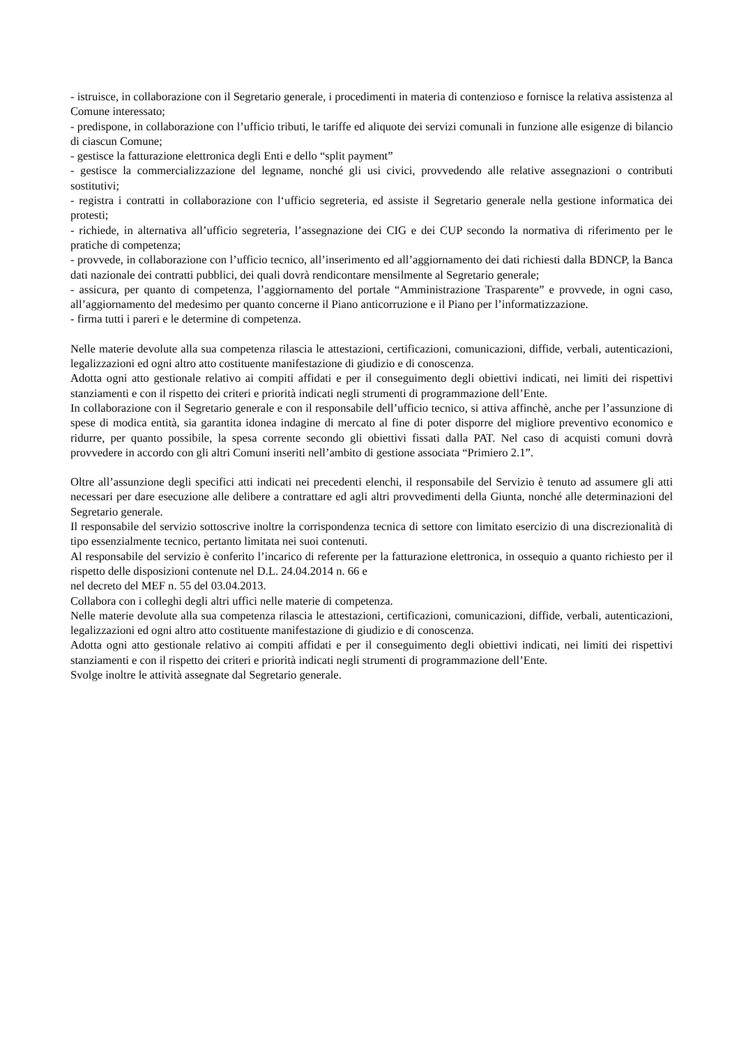- istruisce, in collaborazione con il Segretario generale, i procedimenti in materia di contenzioso e fornisce la relativa assistenza al Comune interessato;
- predispone, in collaborazione con l’ufficio tributi, le tariffe ed aliquote dei servizi comunali in funzione alle esigenze di bilancio di ciascun Comune;
- gestisce la fatturazione elettronica degli Enti e dello “split payment”
- gestisce la commercializzazione del legname, nonché gli usi civici, provvedendo alle relative assegnazioni o contributi sostitutivi;
- registra i contratti in collaborazione con l‘ufficio segreteria, ed assiste il Segretario generale nella gestione informatica dei protesti;
- richiede, in alternativa all’ufficio segreteria, l’assegnazione dei CIG e dei CUP secondo la normativa di riferimento per le pratiche di competenza;
- provvede, in collaborazione con l’ufficio tecnico, all’inserimento ed all’aggiornamento dei dati richiesti dalla BDNCP, la Banca dati nazionale dei contratti pubblici, dei quali dovrà rendicontare mensilmente al Segretario generale;
- assicura, per quanto di competenza, l’aggiornamento del portale “Amministrazione Trasparente” e provvede, in ogni caso, all’aggiornamento del medesimo per quanto concerne il Piano anticorruzione e il Piano per l’informatizzazione.
- firma tutti i pareri e le determine di competenza.
Nelle materie devolute alla sua competenza rilascia le attestazioni, certificazioni, comunicazioni, diffide, verbali, autenticazioni, legalizzazioni ed ogni altro atto costituente manifestazione di giudizio e di conoscenza.
Adotta ogni atto gestionale relativo ai compiti affidati e per il conseguimento degli obiettivi indicati, nei limiti dei rispettivi stanziamenti e con il rispetto dei criteri e priorità indicati negli strumenti di programmazione dell’Ente.
In collaborazione con il Segretario generale e con il responsabile dell’ufficio tecnico, si attiva affinchè, anche per l’assunzione di spese di modica entità, sia garantita idonea indagine di mercato al fine di poter disporre del migliore preventivo economico e ridurre, per quanto possibile, la spesa corrente secondo gli obiettivi fissati dalla PAT. Nel caso di acquisti comuni dovrà provvedere in accordo con gli altri Comuni inseriti nell’ambito di gestione associata “Primiero 2.1”.
Oltre all’assunzione degli specifici atti indicati nei precedenti elenchi, il responsabile del Servizio è tenuto ad assumere gli atti necessari per dare esecuzione alle delibere a contrattare ed agli altri provvedimenti della Giunta, nonché alle determinazioni del Segretario generale.
Il responsabile del servizio sottoscrive inoltre la corrispondenza tecnica di settore con limitato esercizio di una discrezionalità di tipo essenzialmente tecnico, pertanto limitata nei suoi contenuti.
Al responsabile del servizio è conferito l’incarico di referente per la fatturazione elettronica, in ossequio a quanto richiesto per il rispetto delle disposizioni contenute nel D.L. 24.04.2014 n. 66 e
nel decreto del MEF n. 55 del 03.04.2013.
Collabora con i colleghi degli altri uffici nelle materie di competenza.
Nelle materie devolute alla sua competenza rilascia le attestazioni, certificazioni, comunicazioni, diffide, verbali, autenticazioni, legalizzazioni ed ogni altro atto costituente manifestazione di giudizio e di conoscenza.
Adotta ogni atto gestionale relativo ai compiti affidati e per il conseguimento degli obiettivi indicati, nei limiti dei rispettivi stanziamenti e con il rispetto dei criteri e priorità indicati negli strumenti di programmazione dell’Ente.
Svolge inoltre le attività assegnate dal Segretario generale.